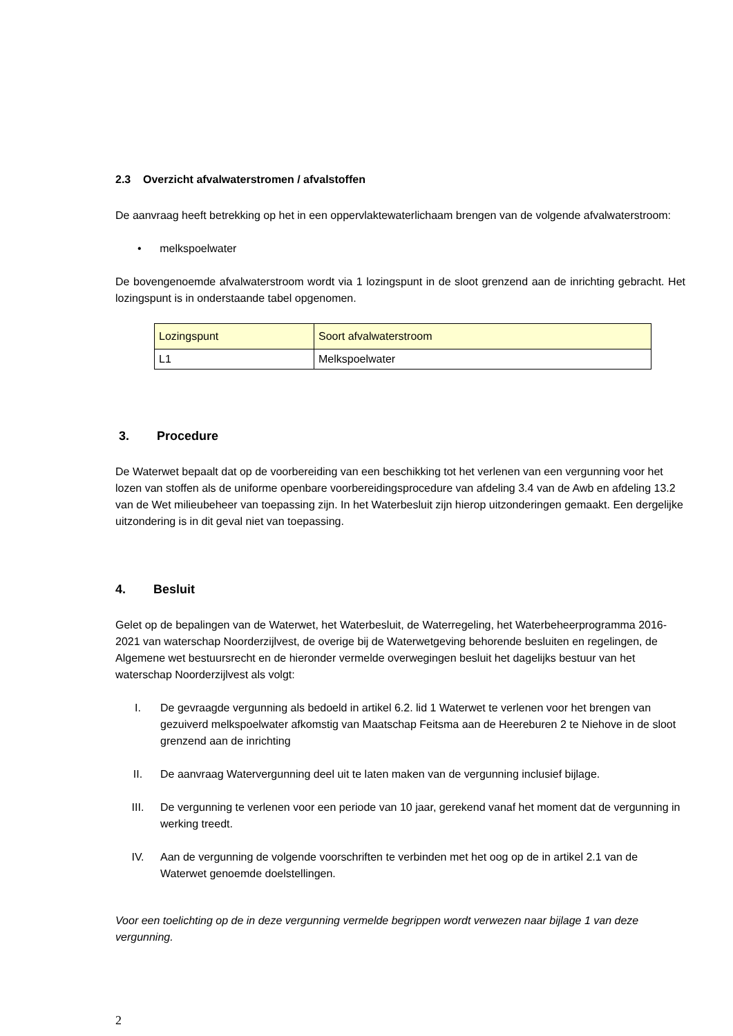2.3 Overzicht afvalwaterstromen / afvalstoffen
De aanvraag heeft betrekking op het in een oppervlaktewaterlichaam brengen van de volgende afvalwaterstroom:
• melkspoelwater
De bovengenoemde afvalwaterstroom wordt via 1 lozingspunt in de sloot grenzend aan de inrichting gebracht. Het lozingspunt is in onderstaande tabel opgenomen.
| Lozingspunt | Soort afvalwaterstroom |
| L1 | Melkspoelwater |
3. Procedure
De Waterwet bepaalt dat op de voorbereiding van een beschikking tot het verlenen van een vergunning voor het lozen van stoffen als de uniforme openbare voorbereidingsprocedure van afdeling 3.4 van de Awb en afdeling 13.2 van de Wet milieubeheer van toepassing zijn. In het Waterbesluit zijn hierop uitzonderingen gemaakt. Een dergelijke uitzondering is in dit geval niet van toepassing.
4. Besluit
Gelet op de bepalingen van de Waterwet, het Waterbesluit, de Waterregeling, het Waterbeheerprogramma 2016-2021 van waterschap Noorderzijlvest, de overige bij de Waterwetgeving behorende besluiten en regelingen, de Algemene wet bestuursrecht en de hieronder vermelde overwegingen besluit het dagelijks bestuur van het waterschap Noorderzijlvest als volgt:
I. De gevraagde vergunning als bedoeld in artikel 6.2. lid 1 Waterwet te verlenen voor het brengen van gezuiverd melkspoelwater afkomstig van Maatschap Feitsma aan de Heereburen 2 te Niehove in de sloot grenzend aan de inrichting
II. De aanvraag Watervergunning deel uit te laten maken van de vergunning inclusief bijlage.
III. De vergunning te verlenen voor een periode van 10 jaar, gerekend vanaf het moment dat de vergunning in werking treedt.
IV. Aan de vergunning de volgende voorschriften te verbinden met het oog op de in artikel 2.1 van de Waterwet genoemde doelstellingen.
Voor een toelichting op de in deze vergunning vermelde begrippen wordt verwezen naar bijlage 1 van deze vergunning.
2